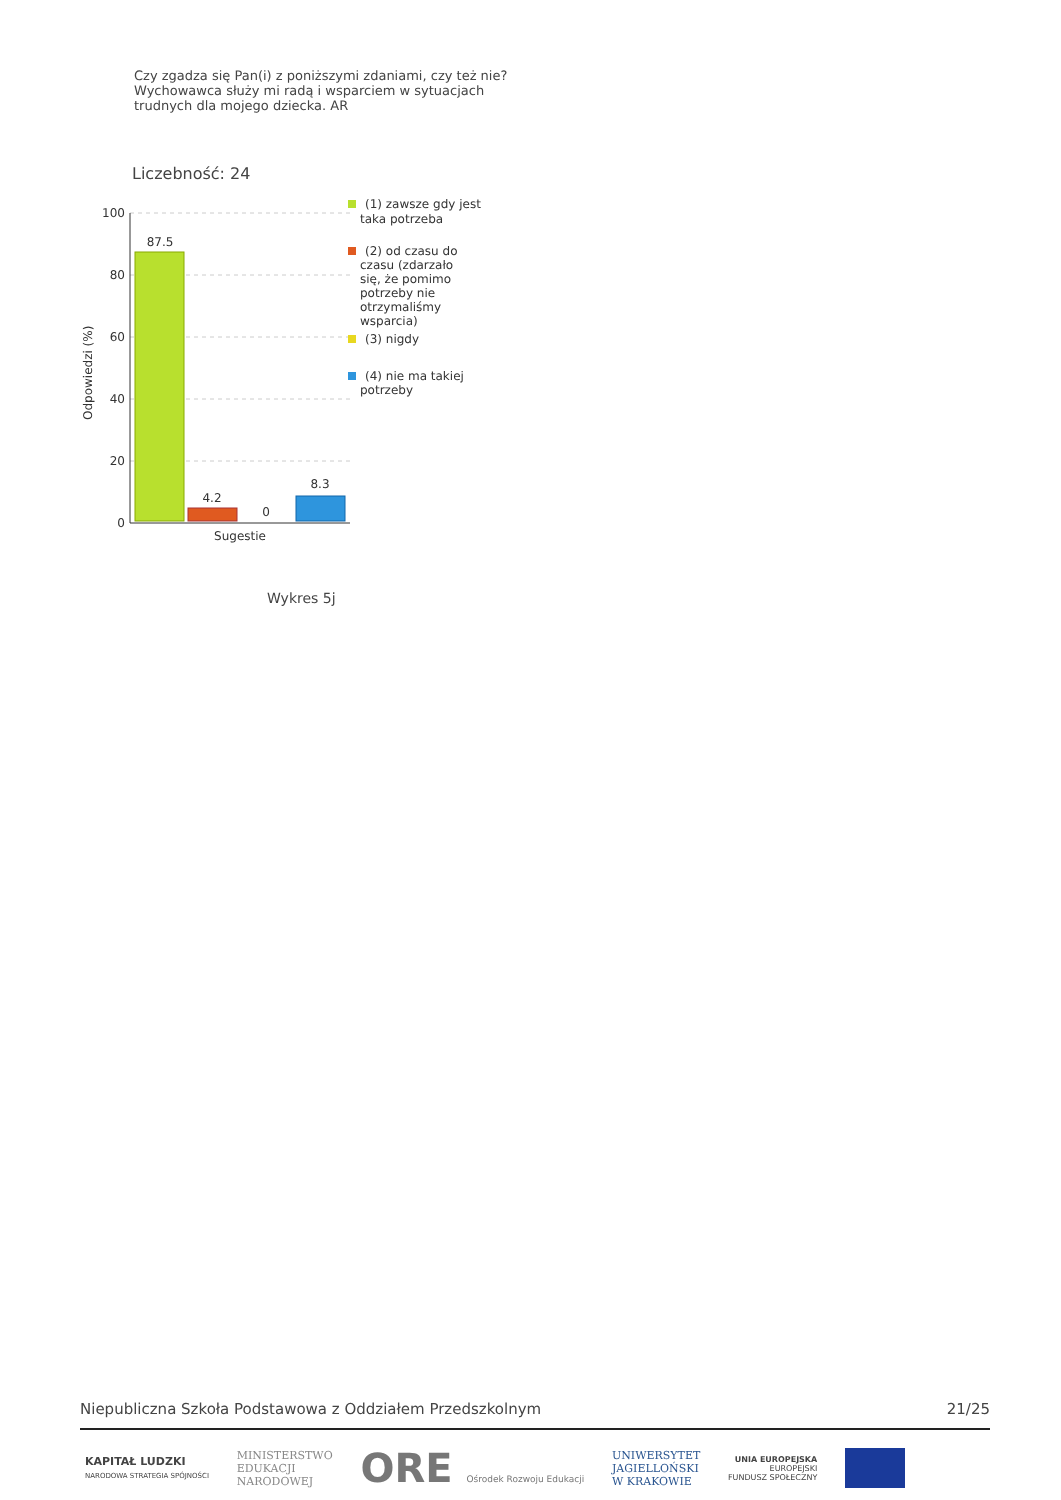Czy zgadza się Pan(i) z poniższymi zdaniami, czy też nie?
Wychowawca służy mi radą i wsparciem w sytuacjach trudnych dla mojego dziecka. AR
Liczebność: 24
100
80
60
40
20
0
Odpowiedzi (%)
87.5
4.2
0
8.3
Sugestie
(1) zawsze gdy jest
taka potrzeba
(2) od czasu do
czasu (zdarzało
się, że pomimo
potrzeby nie
otrzymaliśmy
wsparcia)
(3) nigdy
(4) nie ma takiej
potrzeby
Wykres 5j
Niepubliczna Szkoła Podstawowa z Oddziałem Przedszkolnym 21/25
KAPITAŁ LUDZKI
NARODOWA STRATEGIA SPÓJNOŚCI
MINISTERSTWO
EDUKACJI
NARODOWEJ
ORE Ośrodek Rozwoju Edukacji
UNIWERSYTET
JAGIELLOŃSKI
W KRAKOWIE
UNIA EUROPEJSKA
EUROPEJSKI
FUNDUSZ SPOŁECZNY